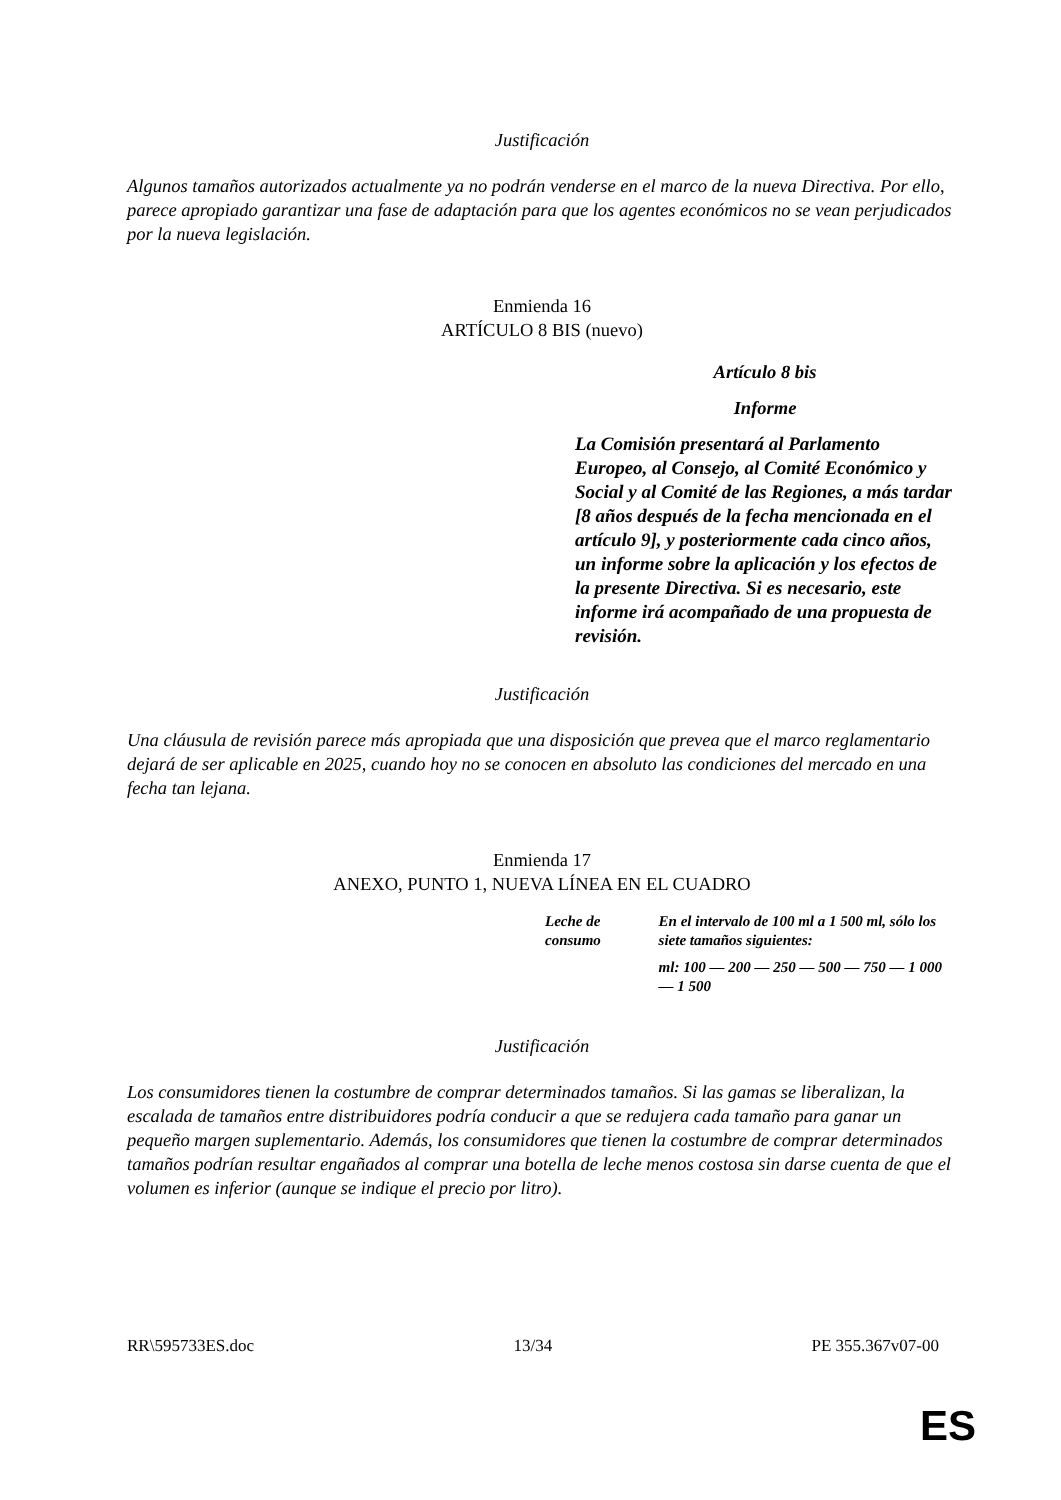Justificación
Algunos tamaños autorizados actualmente ya no podrán venderse en el marco de la nueva Directiva. Por ello, parece apropiado garantizar una fase de adaptación para que los agentes económicos no se vean perjudicados por la nueva legislación.
Enmienda 16
ARTÍCULO 8 BIS (nuevo)
Artículo 8 bis
Informe
La Comisión presentará al Parlamento Europeo, al Consejo, al Comité Económico y Social y al Comité de las Regiones, a más tardar [8 años después de la fecha mencionada en el artículo 9], y posteriormente cada cinco años, un informe sobre la aplicación y los efectos de la presente Directiva. Si es necesario, este informe irá acompañado de una propuesta de revisión.
Justificación
Una cláusula de revisión parece más apropiada que una disposición que prevea que el marco reglamentario dejará de ser aplicable en 2025, cuando hoy no se conocen en absoluto las condiciones del mercado en una fecha tan lejana.
Enmienda 17
ANEXO, PUNTO 1, NUEVA LÍNEA EN EL CUADRO
| Leche de consumo | En el intervalo de 100 ml a 1 500 ml, sólo los siete tamaños siguientes: |
| | ml: 100 — 200 — 250 — 500 — 750 — 1 000 — 1 500 |
Justificación
Los consumidores tienen la costumbre de comprar determinados tamaños. Si las gamas se liberalizan, la escalada de tamaños entre distribuidores podría conducir a que se redujera cada tamaño para ganar un pequeño margen suplementario. Además, los consumidores que tienen la costumbre de comprar determinados tamaños podrían resultar engañados al comprar una botella de leche menos costosa sin darse cuenta de que el volumen es inferior (aunque se indique el precio por litro).
RR\595733ES.doc 13/34 PE 355.367v07-00
ES